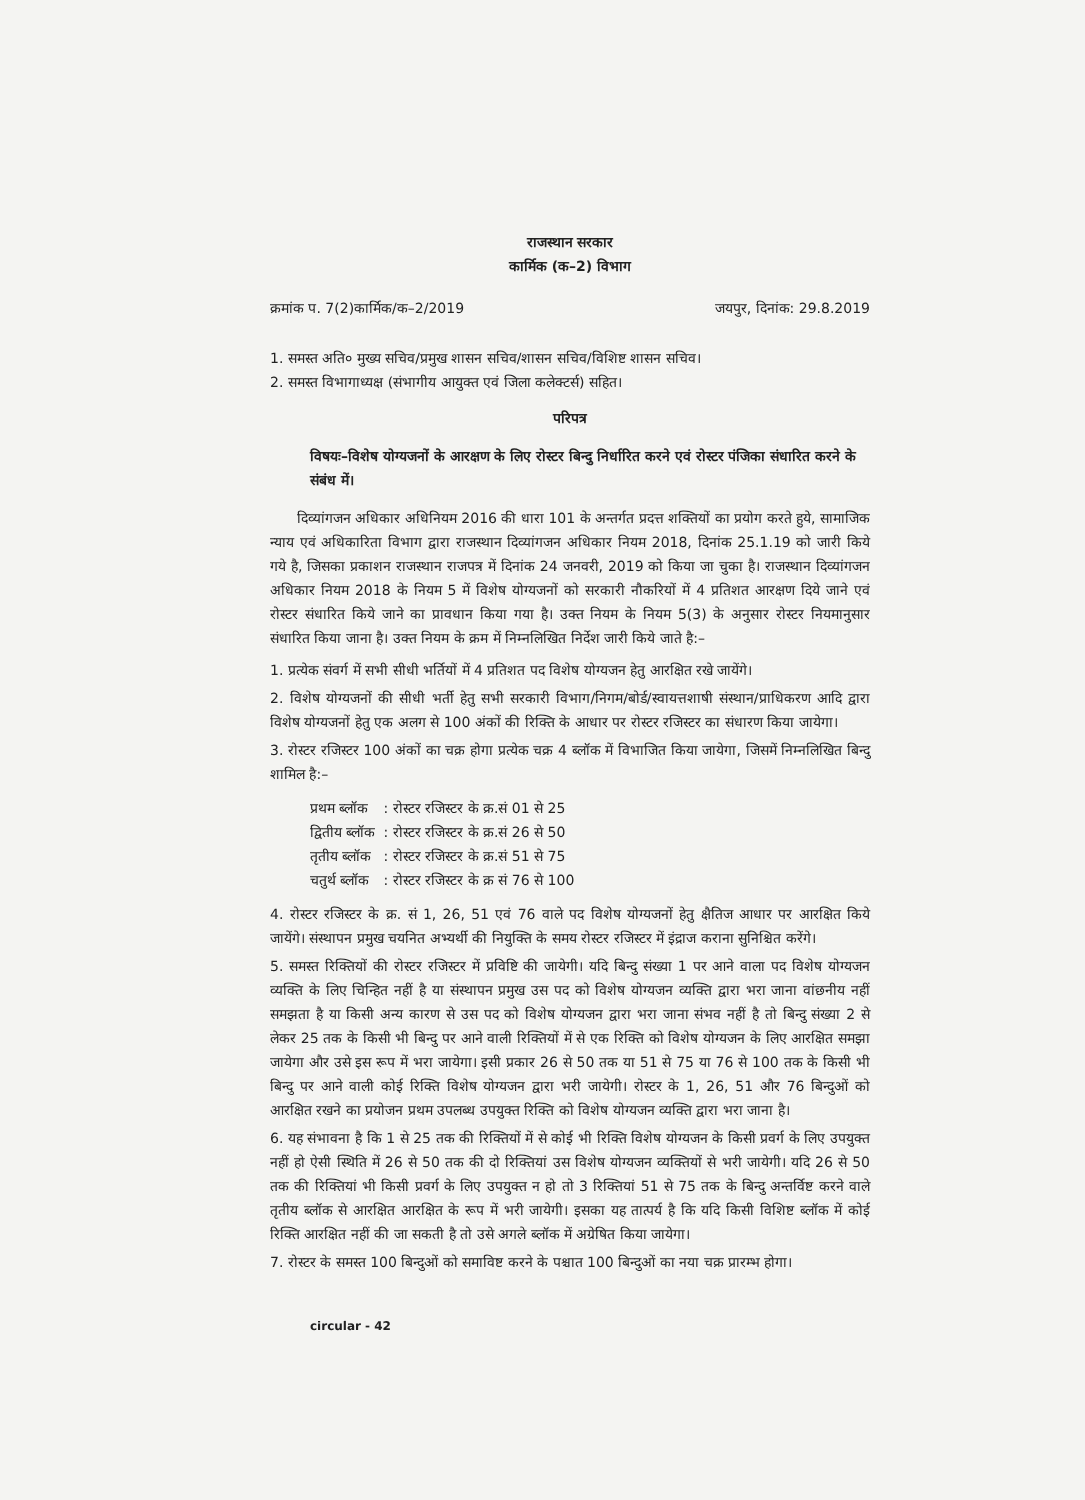राजस्थान सरकार
कार्मिक (क–2) विभाग
क्रमांक प. 7(2)कार्मिक/क–2/2019 जयपुर, दिनांक: 29.8.2019
1. समस्त अति० मुख्य सचिव/प्रमुख शासन सचिव/शासन सचिव/विशिष्ट शासन सचिव।
2. समस्त विभागाध्यक्ष (संभागीय आयुक्त एवं जिला कलेक्टर्स) सहित।
परिपत्र
विषयः–विशेष योग्यजनों के आरक्षण के लिए रोस्टर बिन्दु निर्धारित करने एवं रोस्टर पंजिका संधारित करने के संबंध में।
दिव्यांगजन अधिकार अधिनियम 2016 की धारा 101 के अन्तर्गत प्रदत्त शक्तियों का प्रयोग करते हुये, सामाजिक न्याय एवं अधिकारिता विभाग द्वारा राजस्थान दिव्यांगजन अधिकार नियम 2018, दिनांक 25.1.19 को जारी किये गये है, जिसका प्रकाशन राजस्थान राजपत्र में दिनांक 24 जनवरी, 2019 को किया जा चुका है। राजस्थान दिव्यांगजन अधिकार नियम 2018 के नियम 5 में विशेष योग्यजनों को सरकारी नौकरियों में 4 प्रतिशत आरक्षण दिये जाने एवं रोस्टर संधारित किये जाने का प्रावधान किया गया है। उक्त नियम के नियम 5(3) के अनुसार रोस्टर नियमानुसार संधारित किया जाना है। उक्त नियम के क्रम में निम्नलिखित निर्देश जारी किये जाते है:–
1. प्रत्येक संवर्ग में सभी सीधी भर्तियों में 4 प्रतिशत पद विशेष योग्यजन हेतु आरक्षित रखे जायेंगे।
2. विशेष योग्यजनों की सीधी भर्ती हेतु सभी सरकारी विभाग/निगम/बोर्ड/स्वायत्तशाषी संस्थान/प्राधिकरण आदि द्वारा विशेष योग्यजनों हेतु एक अलग से 100 अंकों की रिक्ति के आधार पर रोस्टर रजिस्टर का संधारण किया जायेगा।
3. रोस्टर रजिस्टर 100 अंकों का चक्र होगा प्रत्येक चक्र 4 ब्लॉक में विभाजित किया जायेगा, जिसमें निम्नलिखित बिन्दु शामिल है:–
| प्रथम ब्लॉक | : रोस्टर रजिस्टर के क्र.सं 01 से 25 |
| द्वितीय ब्लॉक | : रोस्टर रजिस्टर के क्र.सं 26 से 50 |
| तृतीय ब्लॉक | : रोस्टर रजिस्टर के क्र.सं 51 से 75 |
| चतुर्थ ब्लॉक | : रोस्टर रजिस्टर के क्र सं 76 से 100 |
4. रोस्टर रजिस्टर के क्र. सं 1, 26, 51 एवं 76 वाले पद विशेष योग्यजनों हेतु क्षैतिज आधार पर आरक्षित किये जायेंगे। संस्थापन प्रमुख चयनित अभ्यर्थी की नियुक्ति के समय रोस्टर रजिस्टर में इंद्राज कराना सुनिश्चित करेंगे।
5. समस्त रिक्तियों की रोस्टर रजिस्टर में प्रविष्टि की जायेगी। यदि बिन्दु संख्या 1 पर आने वाला पद विशेष योग्यजन व्यक्ति के लिए चिन्हित नहीं है या संस्थापन प्रमुख उस पद को विशेष योग्यजन व्यक्ति द्वारा भरा जाना वांछनीय नहीं समझता है या किसी अन्य कारण से उस पद को विशेष योग्यजन द्वारा भरा जाना संभव नहीं है तो बिन्दु संख्या 2 से लेकर 25 तक के किसी भी बिन्दु पर आने वाली रिक्तियों में से एक रिक्ति को विशेष योग्यजन के लिए आरक्षित समझा जायेगा और उसे इस रूप में भरा जायेगा। इसी प्रकार 26 से 50 तक या 51 से 75 या 76 से 100 तक के किसी भी बिन्दु पर आने वाली कोई रिक्ति विशेष योग्यजन द्वारा भरी जायेगी। रोस्टर के 1, 26, 51 और 76 बिन्दुओं को आरक्षित रखने का प्रयोजन प्रथम उपलब्ध उपयुक्त रिक्ति को विशेष योग्यजन व्यक्ति द्वारा भरा जाना है।
6. यह संभावना है कि 1 से 25 तक की रिक्तियों में से कोई भी रिक्ति विशेष योग्यजन के किसी प्रवर्ग के लिए उपयुक्त नहीं हो ऐसी स्थिति में 26 से 50 तक की दो रिक्तियां उस विशेष योग्यजन व्यक्तियों से भरी जायेगी। यदि 26 से 50 तक की रिक्तियां भी किसी प्रवर्ग के लिए उपयुक्त न हो तो 3 रिक्तियां 51 से 75 तक के बिन्दु अन्तर्विष्ट करने वाले तृतीय ब्लॉक से आरक्षित आरक्षित के रूप में भरी जायेगी। इसका यह तात्पर्य है कि यदि किसी विशिष्ट ब्लॉक में कोई रिक्ति आरक्षित नहीं की जा सकती है तो उसे अगले ब्लॉक में अग्रेषित किया जायेगा।
7. रोस्टर के समस्त 100 बिन्दुओं को समाविष्ट करने के पश्चात 100 बिन्दुओं का नया चक्र प्रारम्भ होगा।
circular - 42